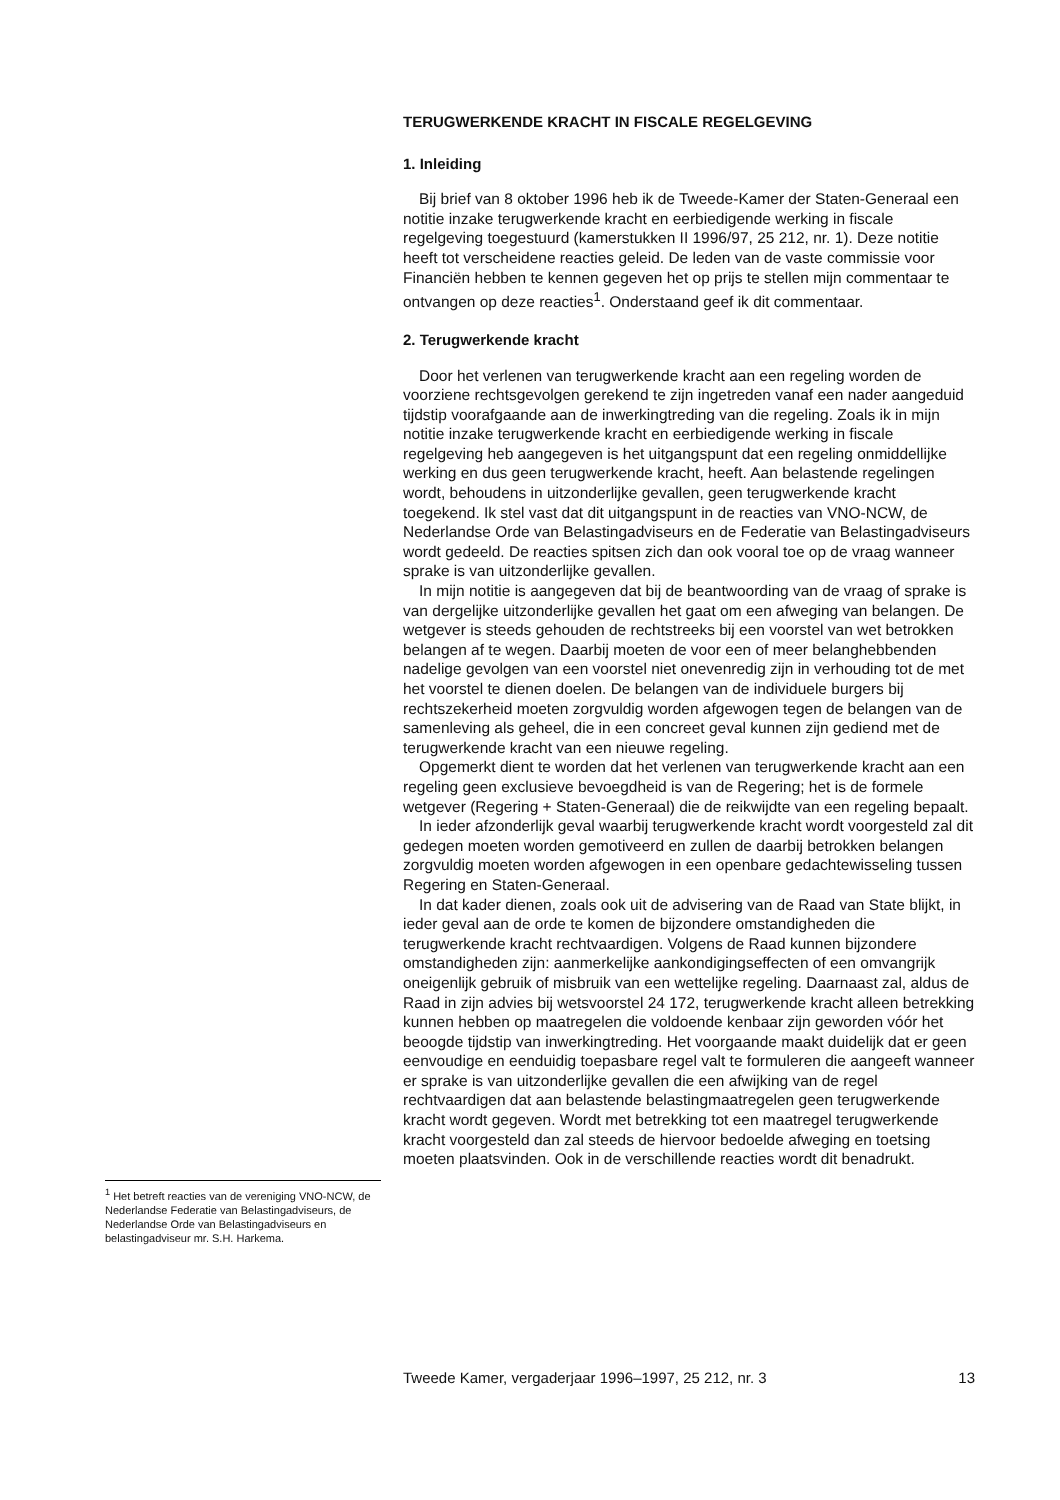TERUGWERKENDE KRACHT IN FISCALE REGELGEVING
1. Inleiding
Bij brief van 8 oktober 1996 heb ik de Tweede-Kamer der Staten-Generaal een notitie inzake terugwerkende kracht en eerbiedigende werking in fiscale regelgeving toegestuurd (kamerstukken II 1996/97, 25 212, nr. 1). Deze notitie heeft tot verscheidene reacties geleid. De leden van de vaste commissie voor Financiën hebben te kennen gegeven het op prijs te stellen mijn commentaar te ontvangen op deze reacties<sup>1</sup>. Onderstaand geef ik dit commentaar.
2. Terugwerkende kracht
Door het verlenen van terugwerkende kracht aan een regeling worden de voorziene rechtsgevolgen gerekend te zijn ingetreden vanaf een nader aangeduid tijdstip voorafgaande aan de inwerkingtreding van die regeling. Zoals ik in mijn notitie inzake terugwerkende kracht en eerbiedigende werking in fiscale regelgeving heb aangegeven is het uitgangspunt dat een regeling onmiddellijke werking en dus geen terugwerkende kracht, heeft. Aan belastende regelingen wordt, behoudens in uitzonderlijke gevallen, geen terugwerkende kracht toegekend. Ik stel vast dat dit uitgangspunt in de reacties van VNO-NCW, de Nederlandse Orde van Belastingadviseurs en de Federatie van Belastingadviseurs wordt gedeeld. De reacties spitsen zich dan ook vooral toe op de vraag wanneer sprake is van uitzonderlijke gevallen.
In mijn notitie is aangegeven dat bij de beantwoording van de vraag of sprake is van dergelijke uitzonderlijke gevallen het gaat om een afweging van belangen. De wetgever is steeds gehouden de rechtstreeks bij een voorstel van wet betrokken belangen af te wegen. Daarbij moeten de voor een of meer belanghebbenden nadelige gevolgen van een voorstel niet onevenredig zijn in verhouding tot de met het voorstel te dienen doelen. De belangen van de individuele burgers bij rechtszekerheid moeten zorgvuldig worden afgewogen tegen de belangen van de samenleving als geheel, die in een concreet geval kunnen zijn gediend met de terugwerkende kracht van een nieuwe regeling.
Opgemerkt dient te worden dat het verlenen van terugwerkende kracht aan een regeling geen exclusieve bevoegdheid is van de Regering; het is de formele wetgever (Regering + Staten-Generaal) die de reikwijdte van een regeling bepaalt.
In ieder afzonderlijk geval waarbij terugwerkende kracht wordt voorgesteld zal dit gedegen moeten worden gemotiveerd en zullen de daarbij betrokken belangen zorgvuldig moeten worden afgewogen in een openbare gedachtewisseling tussen Regering en Staten-Generaal.
In dat kader dienen, zoals ook uit de advisering van de Raad van State blijkt, in ieder geval aan de orde te komen de bijzondere omstandigheden die terugwerkende kracht rechtvaardigen. Volgens de Raad kunnen bijzondere omstandigheden zijn: aanmerkelijke aankondigingseffecten of een omvangrijk oneigenlijk gebruik of misbruik van een wettelijke regeling. Daarnaast zal, aldus de Raad in zijn advies bij wetsvoorstel 24 172, terugwerkende kracht alleen betrekking kunnen hebben op maatregelen die voldoende kenbaar zijn geworden vóór het beoogde tijdstip van inwerkingtreding. Het voorgaande maakt duidelijk dat er geen eenvoudige en eenduidig toepasbare regel valt te formuleren die aangeeft wanneer er sprake is van uitzonderlijke gevallen die een afwijking van de regel rechtvaardigen dat aan belastende belastingmaatregelen geen terugwerkende kracht wordt gegeven. Wordt met betrekking tot een maatregel terugwerkende kracht voorgesteld dan zal steeds de hiervoor bedoelde afweging en toetsing moeten plaatsvinden. Ook in de verschillende reacties wordt dit benadrukt.
<sup>1</sup> Het betreft reacties van de vereniging VNO-NCW, de Nederlandse Federatie van Belastingadviseurs, de Nederlandse Orde van Belastingadviseurs en belastingadviseur mr. S.H. Harkema.
Tweede Kamer, vergaderjaar 1996–1997, 25 212, nr. 3 13